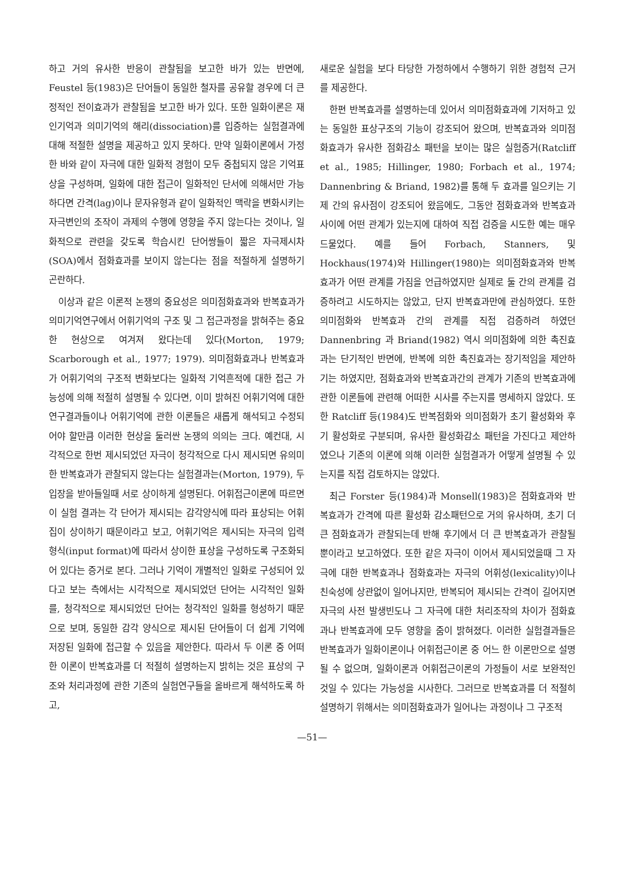하고 거의 유사한 반응이 관찰됨을 보고한 바가 있는 반면에, Feustel 등(1983)은 단어들이 동일한 철자를 공유할 경우에 더 큰 정적인 전이효과가 관찰됨을 보고한 바가 있다. 또한 일화이론은 재인기억과 의미기억의 해리(dissociation)를 입증하는 실험결과에 대해 적절한 설명을 제공하고 있지 못하다. 만약 일화이론에서 가정한 바와 같이 자극에 대한 일화적 경험이 모두 중첩되지 않은 기억표상을 구성하며, 일화에 대한 접근이 일화적인 단서에 의해서만 가능하다면 간격(lag)이나 문자유형과 같이 일화적인 맥락을 변화시키는 자극변인의 조작이 과제의 수행에 영향을 주지 않는다는 것이나, 일화적으로 관련을 갖도록 학습시킨 단어쌍들이 짧은 자극제시차(SOA)에서 점화효과를 보이지 않는다는 점을 적절하게 설명하기 곤란하다.
이상과 같은 이론적 논쟁의 중요성은 의미점화효과와 반복효과가 의미기억연구에서 어휘기억의 구조 및 그 접근과정을 밝혀주는 중요한 현상으로 여겨져 왔다는데 있다(Morton, 1979; Scarborough et al., 1977; 1979). 의미점화효과나 반복효과가 어휘기억의 구조적 변화보다는 일화적 기억흔적에 대한 접근 가능성에 의해 적절히 설명될 수 있다면, 이미 밝혀진 어휘기억에 대한 연구결과들이나 어휘기억에 관한 이론들은 새롭게 해석되고 수정되어야 할만큼 이러한 현상을 둘러싼 논쟁의 의의는 크다. 예컨대, 시각적으로 한번 제시되었던 자극이 청각적으로 다시 제시되면 유의미한 반복효과가 관찰되지 않는다는 실험결과는(Morton, 1979), 두 입장을 받아들일때 서로 상이하게 설명된다. 어휘접근이론에 따르면 이 실험 결과는 각 단어가 제시되는 감각양식에 따라 표상되는 어휘집이 상이하기 때문이라고 보고, 어휘기억은 제시되는 자극의 입력형식(input format)에 따라서 상이한 표상을 구성하도록 구조화되어 있다는 증거로 본다. 그러나 기억이 개별적인 일화로 구성되어 있다고 보는 측에서는 시각적으로 제시되었던 단어는 시각적인 일화를, 청각적으로 제시되었던 단어는 청각적인 일화를 형성하기 때문으로 보며, 동일한 감각 양식으로 제시된 단어들이 더 쉽게 기억에 저장된 일화에 접근할 수 있음을 제안한다. 따라서 두 이론 중 어떠한 이론이 반복효과를 더 적절히 설명하는지 밝히는 것은 표상의 구조와 처리과정에 관한 기존의 실험연구들을 올바르게 해석하도록 하고,
새로운 실험을 보다 타당한 가정하에서 수행하기 위한 경험적 근거를 제공한다.
한편 반복효과를 설명하는데 있어서 의미점화효과에 기저하고 있는 동일한 표상구조의 기능이 강조되어 왔으며, 반복효과와 의미점화효과가 유사한 점화감소 패턴을 보이는 많은 실험증거(Ratcliff et al., 1985; Hillinger, 1980; Forbach et al., 1974; Dannenbring & Briand, 1982)를 통해 두 효과를 일으키는 기제 간의 유사점이 강조되어 왔음에도, 그동안 점화효과와 반복효과 사이에 어떤 관계가 있는지에 대하여 직접 검증을 시도한 예는 매우 드물었다. 예를 들어 Forbach, Stanners, 및 Hockhaus(1974)와 Hillinger(1980)는 의미점화효과와 반복효과가 어떤 관계를 가짐을 언급하였지만 실제로 둘 간의 관계를 검증하려고 시도하지는 않았고, 단지 반복효과만에 관심하였다. 또한 의미점화와 반복효과 간의 관계를 직접 검증하려 하였던 Dannenbring 과 Briand(1982) 역시 의미점화에 의한 촉진효과는 단기적인 반면에, 반복에 의한 촉진효과는 장기적임을 제안하기는 하였지만, 점화효과와 반복효과간의 관계가 기존의 반복효과에 관한 이론들에 관련해 어떠한 시사를 주는지를 명세하지 않았다. 또한 Ratcliff 등(1984)도 반복점화와 의미점화가 초기 활성화와 후기 활성화로 구분되며, 유사한 활성화감소 패턴을 가진다고 제안하였으나 기존의 이론에 의해 이러한 실험결과가 어떻게 설명될 수 있는지를 직접 검토하지는 않았다.
최근 Forster 등(1984)과 Monsell(1983)은 점화효과와 반복효과가 간격에 따른 활성화 감소패턴으로 거의 유사하며, 초기 더 큰 점화효과가 관찰되는데 반해 후기에서 더 큰 반복효과가 관찰될뿐이라고 보고하였다. 또한 같은 자극이 이어서 제시되었을때 그 자극에 대한 반복효과나 점화효과는 자극의 어휘성(lexicality)이나 친숙성에 상관없이 일어나지만, 반복되어 제시되는 간격이 길어지면 자극의 사전 발생빈도나 그 자극에 대한 처리조작의 차이가 점화효과나 반복효과에 모두 영향을 줌이 밝혀졌다. 이러한 실험결과들은 반복효과가 일화이론이나 어휘접근이론 중 어느 한 이론만으로 설명될 수 없으며, 일화이론과 어휘접근이론의 가정들이 서로 보완적인 것일 수 있다는 가능성을 시사한다. 그러므로 반복효과를 더 적절히 설명하기 위해서는 의미점화효과가 일어나는 과정이나 그 구조적
—51—